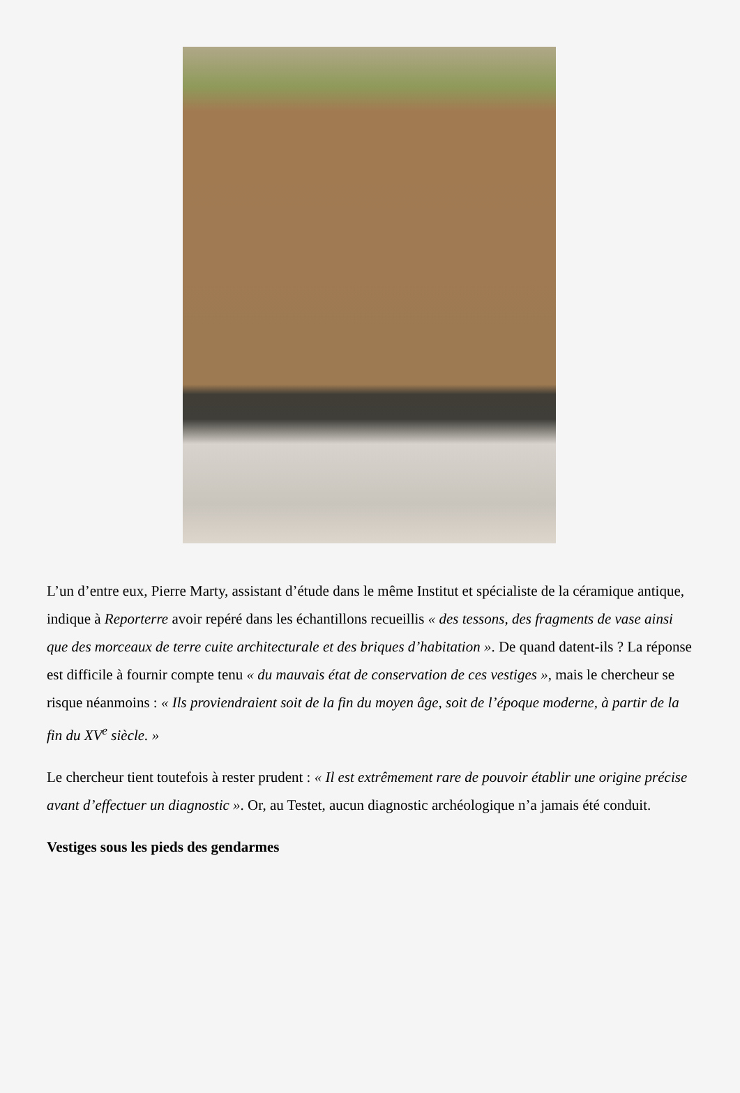L’un d’entre eux, Pierre Marty, assistant d’étude dans le même Institut et spécialiste de la céramique antique, indique à Reporterre avoir repéré dans les échantillons recueillis « des tessons, des fragments de vase ainsi que des morceaux de terre cuite architecturale et des briques d’habitation ». De quand datent-ils ? La réponse est difficile à fournir compte tenu « du mauvais état de conservation de ces vestiges », mais le chercheur se risque néanmoins : « Ils proviendraient soit de la fin du moyen âge, soit de l’époque moderne, à partir de la fin du XV<sup>e</sup> siècle. »
Le chercheur tient toutefois à rester prudent : « Il est extrêmement rare de pouvoir établir une origine précise avant d’effectuer un diagnostic ». Or, au Testet, aucun diagnostic archéologique n’a jamais été conduit.
Vestiges sous les pieds des gendarmes